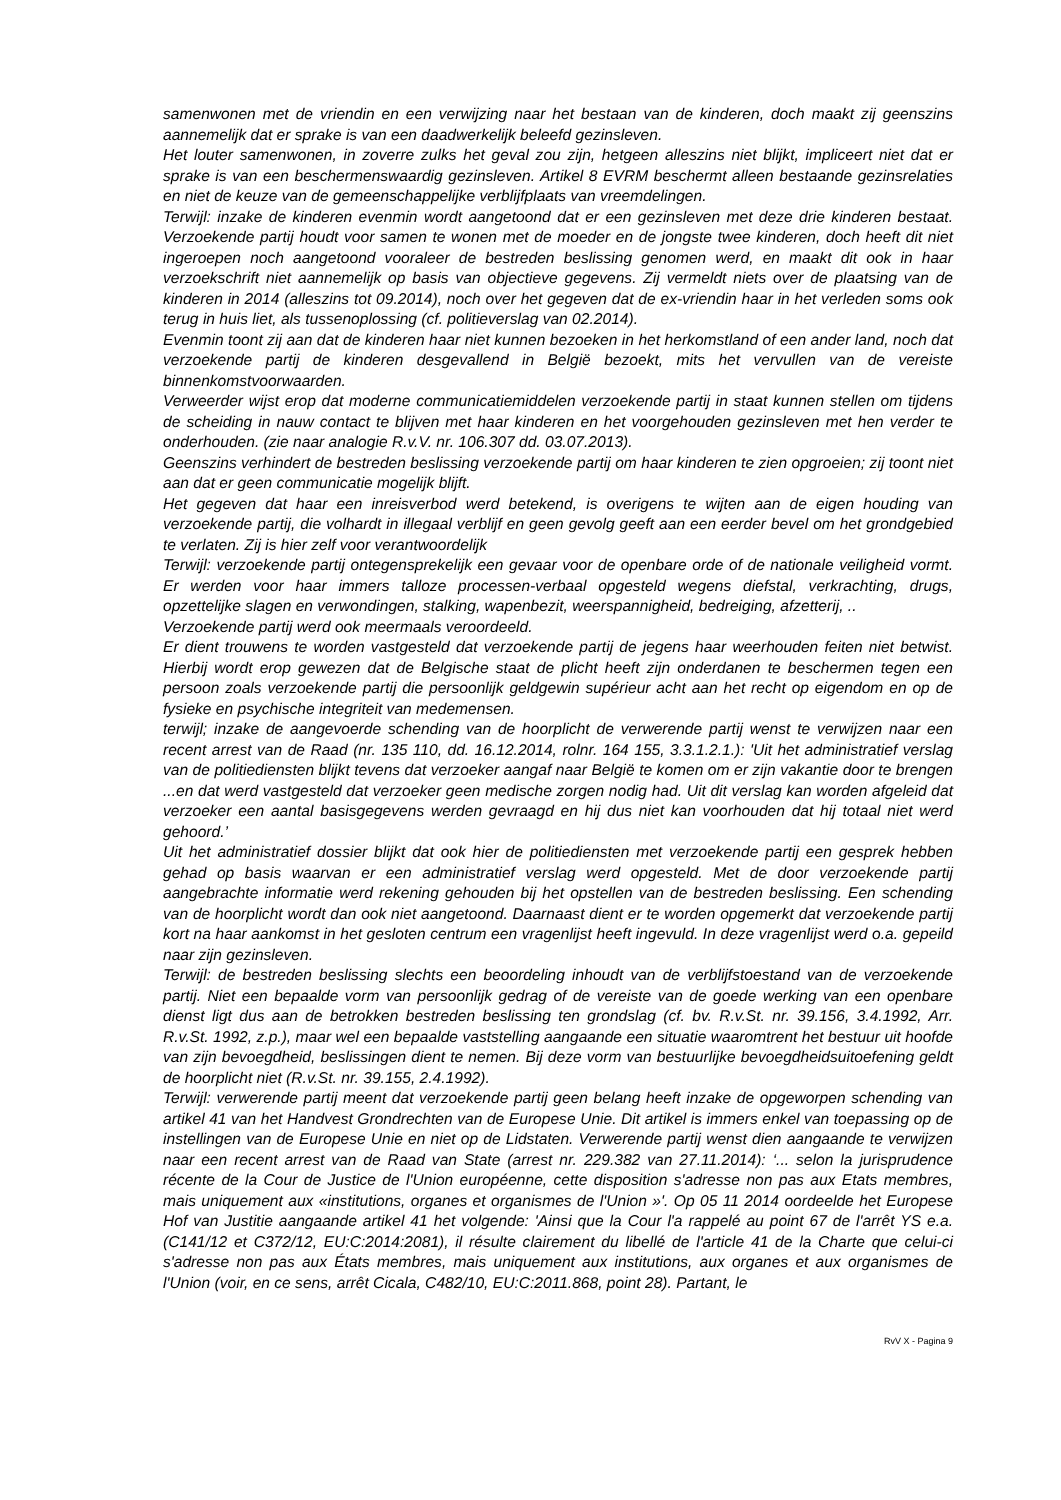samenwonen met de vriendin en een verwijzing naar het bestaan van de kinderen, doch maakt zij geenszins aannemelijk dat er sprake is van een daadwerkelijk beleefd gezinsleven.
Het louter samenwonen, in zoverre zulks het geval zou zijn, hetgeen alleszins niet blijkt, impliceert niet dat er sprake is van een beschermenswaardig gezinsleven. Artikel 8 EVRM beschermt alleen bestaande gezinsrelaties en niet de keuze van de gemeenschappelijke verblijfplaats van vreemdelingen.
Terwijl: inzake de kinderen evenmin wordt aangetoond dat er een gezinsleven met deze drie kinderen bestaat. Verzoekende partij houdt voor samen te wonen met de moeder en de jongste twee kinderen, doch heeft dit niet ingeroepen noch aangetoond vooraleer de bestreden beslissing genomen werd, en maakt dit ook in haar verzoekschrift niet aannemelijk op basis van objectieve gegevens. Zij vermeldt niets over de plaatsing van de kinderen in 2014 (alleszins tot 09.2014), noch over het gegeven dat de ex-vriendin haar in het verleden soms ook terug in huis liet, als tussenoplossing (cf. politieverslag van 02.2014).
Evenmin toont zij aan dat de kinderen haar niet kunnen bezoeken in het herkomstland of een ander land, noch dat verzoekende partij de kinderen desgevallend in België bezoekt, mits het vervullen van de vereiste binnenkomstvoorwaarden.
Verweerder wijst erop dat moderne communicatiemiddelen verzoekende partij in staat kunnen stellen om tijdens de scheiding in nauw contact te blijven met haar kinderen en het voorgehouden gezinsleven met hen verder te onderhouden. (zie naar analogie R.v.V. nr. 106.307 dd. 03.07.2013).
Geenszins verhindert de bestreden beslissing verzoekende partij om haar kinderen te zien opgroeien; zij toont niet aan dat er geen communicatie mogelijk blijft.
Het gegeven dat haar een inreisverbod werd betekend, is overigens te wijten aan de eigen houding van verzoekende partij, die volhardt in illegaal verblijf en geen gevolg geeft aan een eerder bevel om het grondgebied te verlaten. Zij is hier zelf voor verantwoordelijk
Terwijl: verzoekende partij ontegensprekelijk een gevaar voor de openbare orde of de nationale veiligheid vormt. Er werden voor haar immers talloze processen-verbaal opgesteld wegens diefstal, verkrachting, drugs, opzettelijke slagen en verwondingen, stalking, wapenbezit, weerspannigheid, bedreiging, afzetterij, ..
Verzoekende partij werd ook meermaals veroordeeld.
Er dient trouwens te worden vastgesteld dat verzoekende partij de jegens haar weerhouden feiten niet betwist. Hierbij wordt erop gewezen dat de Belgische staat de plicht heeft zijn onderdanen te beschermen tegen een persoon zoals verzoekende partij die persoonlijk geldgewin supérieur acht aan het recht op eigendom en op de fysieke en psychische integriteit van medemensen.
terwijl; inzake de aangevoerde schending van de hoorplicht de verwerende partij wenst te verwijzen naar een recent arrest van de Raad (nr. 135 110, dd. 16.12.2014, rolnr. 164 155, 3.3.1.2.1.): 'Uit het administratief verslag van de politiediensten blijkt tevens dat verzoeker aangaf naar België te komen om er zijn vakantie door te brengen ...en dat werd vastgesteld dat verzoeker geen medische zorgen nodig had. Uit dit verslag kan worden afgeleid dat verzoeker een aantal basisgegevens werden gevraagd en hij dus niet kan voorhouden dat hij totaal niet werd gehoord.’
Uit het administratief dossier blijkt dat ook hier de politiediensten met verzoekende partij een gesprek hebben gehad op basis waarvan er een administratief verslag werd opgesteld. Met de door verzoekende partij aangebrachte informatie werd rekening gehouden bij het opstellen van de bestreden beslissing. Een schending van de hoorplicht wordt dan ook niet aangetoond. Daarnaast dient er te worden opgemerkt dat verzoekende partij kort na haar aankomst in het gesloten centrum een vragenlijst heeft ingevuld. In deze vragenlijst werd o.a. gepeild naar zijn gezinsleven.
Terwijl: de bestreden beslissing slechts een beoordeling inhoudt van de verblijfstoestand van de verzoekende partij. Niet een bepaalde vorm van persoonlijk gedrag of de vereiste van de goede werking van een openbare dienst ligt dus aan de betrokken bestreden beslissing ten grondslag (cf. bv. R.v.St. nr. 39.156, 3.4.1992, Arr. R.v.St. 1992, z.p.), maar wel een bepaalde vaststelling aangaande een situatie waaromtrent het bestuur uit hoofde van zijn bevoegdheid, beslissingen dient te nemen. Bij deze vorm van bestuurlijke bevoegdheidsuitoefening geldt de hoorplicht niet (R.v.St. nr. 39.155, 2.4.1992).
Terwijl: verwerende partij meent dat verzoekende partij geen belang heeft inzake de opgeworpen schending van artikel 41 van het Handvest Grondrechten van de Europese Unie. Dit artikel is immers enkel van toepassing op de instellingen van de Europese Unie en niet op de Lidstaten. Verwerende partij wenst dien aangaande te verwijzen naar een recent arrest van de Raad van State (arrest nr. 229.382 van 27.11.2014): ‘... selon la jurisprudence récente de la Cour de Justice de l'Union européenne, cette disposition s'adresse non pas aux Etats membres, mais uniquement aux «institutions, organes et organismes de l'Union »'. Op 05 11 2014 oordeelde het Europese Hof van Justitie aangaande artikel 41 het volgende: 'Ainsi que la Cour l'a rappelé au point 67 de l'arrêt YS e.a. (C141/12 et C372/12, EU:C:2014:2081), il résulte clairement du libellé de l'article 41 de la Charte que celui-ci s'adresse non pas aux États membres, mais uniquement aux institutions, aux organes et aux organismes de l'Union (voir, en ce sens, arrêt Cicala, C482/10, EU:C:2011.868, point 28). Partant, le
RvV X - Pagina 9